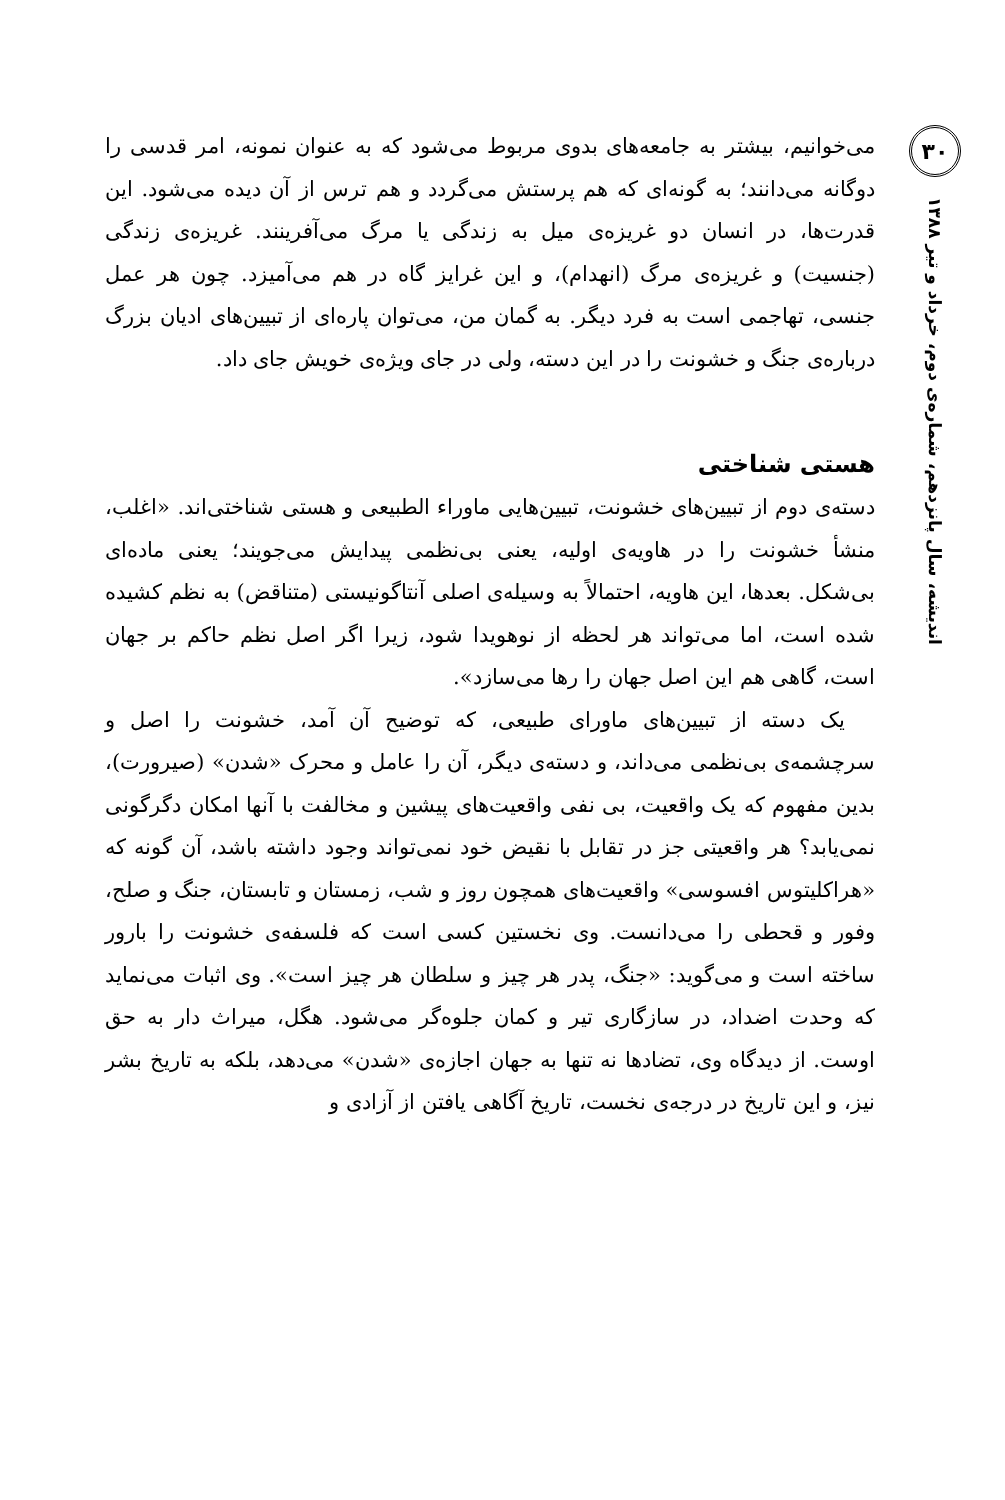۳۰
اندیشه، سال پانزدهم، شماره‌ی دوم، خرداد و تیر ۱۳۸۸
می‌خوانیم، بیشتر به جامعه‌های بدوی مربوط می‌شود که به عنوان نمونه، امر قدسی را دوگانه می‌دانند؛ به گونه‌ای که هم پرستش می‌گردد و هم ترس از آن دیده می‌شود. این قدرت‌ها، در انسان دو غریزه‌ی میل به زندگی یا مرگ می‌آفرینند. غریزه‌ی زندگی (جنسیت) و غریزه‌ی مرگ (انهدام)، و این غرایز گاه در هم می‌آمیزد. چون هر عمل جنسی، تهاجمی است به فرد دیگر. به گمان من، می‌توان پاره‌ای از تبیین‌های ادیان بزرگ درباره‌ی جنگ و خشونت را در این دسته، ولی در جای ویژه‌ی خویش جای داد.
هستی شناختی
دسته‌ی دوم از تبیین‌های خشونت، تبیین‌هایی ماوراء الطبیعی و هستی شناختی‌اند. «اغلب، منشأ خشونت را در هاویه‌ی اولیه، یعنی بی‌نظمی پیدایش می‌جویند؛ یعنی ماده‌ای بی‌شکل. بعدها، این هاویه، احتمالاً به وسیله‌ی اصلی آنتاگونیستی (متناقض) به نظم کشیده شده است، اما می‌تواند هر لحظه از نوهویدا شود، زیرا اگر اصل نظم حاکم بر جهان است، گاهی هم این اصل جهان را رها می‌سازد».
یک دسته از تبیین‌های ماورای طبیعی، که توضیح آن آمد، خشونت را اصل و سرچشمه‌ی بی‌نظمی می‌داند، و دسته‌ی دیگر، آن را عامل و محرک «شدن» (صیرورت)، بدین مفهوم که یک واقعیت، بی نفی واقعیت‌های پیشین و مخالفت با آنها امکان دگرگونی نمی‌یابد؟ هر واقعیتی جز در تقابل با نقیض خود نمی‌تواند وجود داشته باشد، آن گونه که «هراکلیتوس افسوسی» واقعیت‌های همچون روز و شب، زمستان و تابستان، جنگ و صلح، وفور و قحطی را می‌دانست. وی نخستین کسی است که فلسفه‌ی خشونت را بارور ساخته است و می‌گوید: «جنگ، پدر هر چیز و سلطان هر چیز است». وی اثبات می‌نماید که وحدت اضداد، در سازگاری تیر و کمان جلوه‌گر می‌شود. هگل، میراث دار به حق اوست. از دیدگاه وی، تضادها نه تنها به جهان اجازه‌ی «شدن» می‌دهد، بلکه به تاریخ بشر نیز، و این تاریخ در درجه‌ی نخست، تاریخ آگاهی یافتن از آزادی و